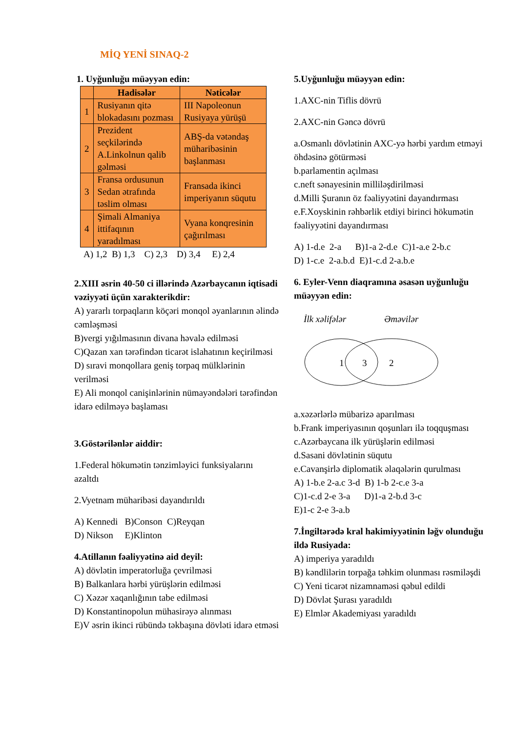MİQ YENİ SINAQ-2
1. Uyğunluğu müəyyən edin:
| | Hadisələr | Nəticələr |
| --- | --- | --- |
| 1 | Rusiyanın qitə blokadasını pozması | III Napoleonun Rusiyaya yürüşü |
| 2 | Prezident seçkilərində A.Linkolnun qalib gəlməsi | ABŞ-da vətəndaş müharibəsinin başlanması |
| 3 | Fransa ordusunun Sedan ətrafında təslim olması | Fransada ikinci imperiyanın süqutu |
| 4 | Şimali Almaniya ittifaqının yaradılması | Vyana konqresinin çağırılması |
A) 1,2 B) 1,3 C) 2,3 D) 3,4 E) 2,4
2.XIII əsrin 40-50 ci illərində Azərbaycanın iqtisadi vəziyyəti üçün xarakterikdir:
A) yararlı torpaqların köçəri monqol əyanlarının əlində cəmləşməsi
B)vergi yığılmasının divana həvalə edilməsi
C)Qazan xan tərəfindən ticarət islahatının keçirilməsi
D) sıravi monqollara geniş torpaq mülklərinin verilməsi
E) Ali monqol canişinlərinin nümayəndələri tərəfindən idarə edilməyə başlaması
3.Göstərilənlər aiddir:
1.Federal hökumətin tənzimləyici funksiyalarını azaltdı
2.Vyetnam müharibəsi dayandırıldı
A) Kennedi B)Conson C)Reyqan
D) Nikson E)Klinton
4.Atillanın fəaliyyətinə aid deyil:
A) dövlətin imperatorluğa çevrilməsi
B) Balkanlara hərbi yürüşlərin edilməsi
C) Xəzər xaqanlığının tabe edilməsi
D) Konstantinopolun mühasirəyə alınması
E)V əsrin ikinci rübündə təkbaşına dövləti idarə etməsi
5.Uyğunluğu müəyyən edin:
1.AXC-nin Tiflis dövrü
2.AXC-nin Gəncə dövrü
a.Osmanlı dövlətinin AXC-yə hərbi yardım etməyi öhdəsinə götürməsi
b.parlamentin açılması
c.neft sənayesinin milliləşdirilməsi
d.Milli Şuranın öz fəaliyyətini dayandırması
e.F.Xoyskinin rəhbərlik etdiyi birinci hökumətin fəaliyyətini dayandırması
A) 1-d.e 2-a B)1-a 2-d.e C)1-a.e 2-b.c
D) 1-c.e 2-a.b.d E)1-c.d 2-a.b.e
6. Eyler-Venn diaqramına əsasən uyğunluğu müəyyən edin:
İlk xəlifələr
Əməvilər
1
3
2
a.xəzərlərlə mübarizə aparılması
b.Frank imperiyasının qoşunları ilə toqquşması
c.Azərbaycana ilk yürüşlərin edilməsi
d.Sasani dövlətinin süqutu
e.Cavanşirlə diplomatik əlaqələrin qurulması
A) 1-b.e 2-a.c 3-d B) 1-b 2-c.e 3-a
C)1-c.d 2-e 3-a D)1-a 2-b.d 3-c
E)1-c 2-e 3-a.b
7.İngiltərədə kral hakimiyyətinin ləğv olunduğu ildə Rusiyada:
A) imperiya yaradıldı
B) kəndlilərin torpağa təhkim olunması rəsmiləşdi
C) Yeni ticarət nizamnaməsi qəbul edildi
D) Dövlət Şurası yaradıldı
E) Elmlər Akademiyası yaradıldı